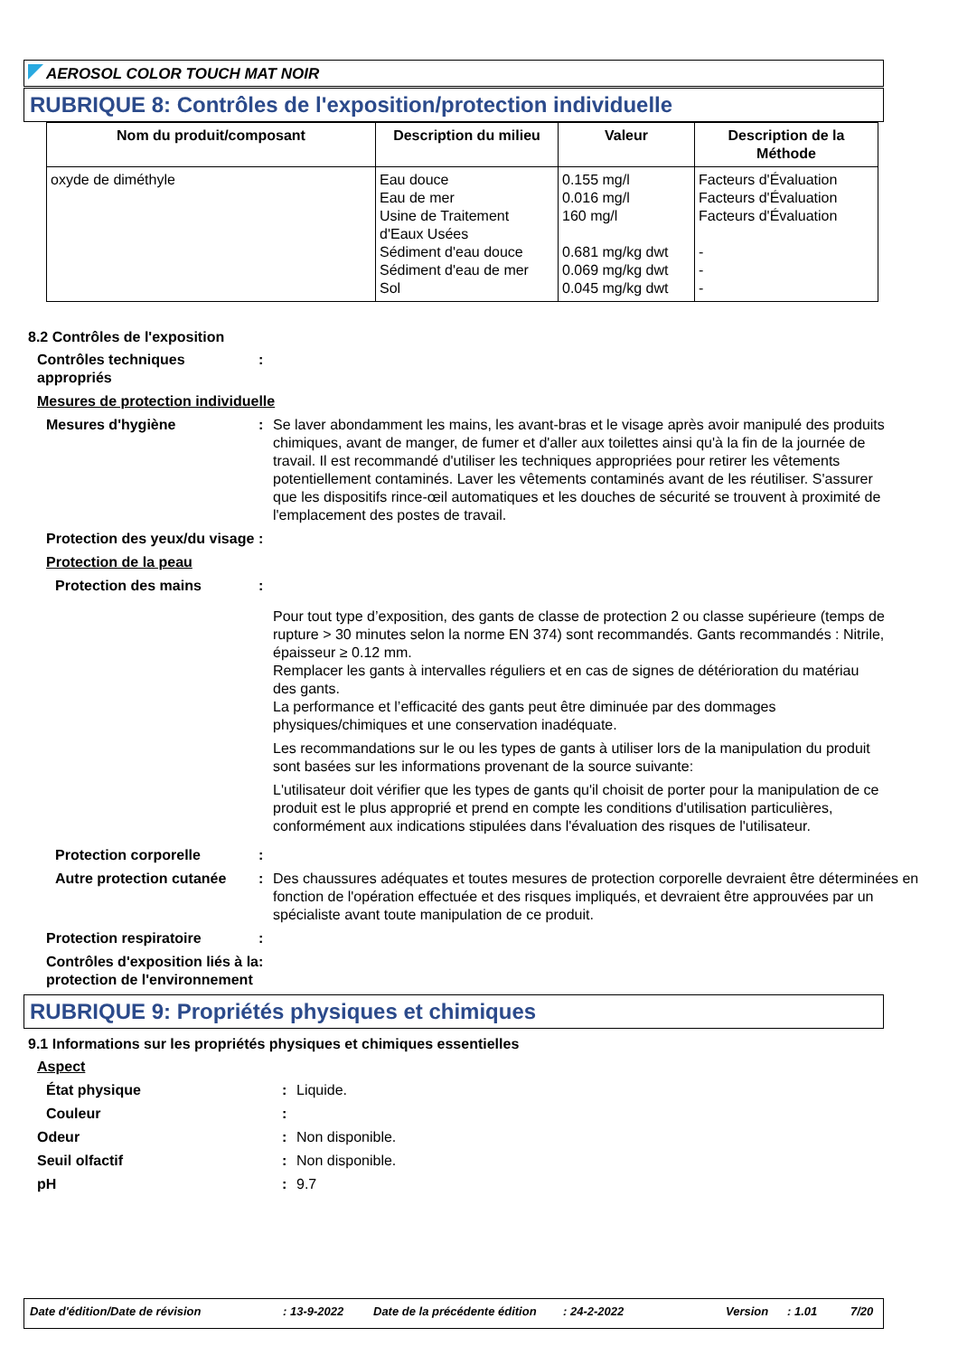AEROSOL COLOR TOUCH MAT NOIR
RUBRIQUE 8: Contrôles de l'exposition/protection individuelle
| Nom du produit/composant | Description du milieu | Valeur | Description de la Méthode |
| --- | --- | --- | --- |
| oxyde de diméthyle | Eau douce Eau de mer Usine de Traitement d'Eaux Usées Sédiment d'eau douce Sédiment d'eau de mer Sol | 0.155 mg/l 0.016 mg/l 160 mg/l 0.681 mg/kg dwt 0.069 mg/kg dwt 0.045 mg/kg dwt | Facteurs d'Évaluation Facteurs d'Évaluation Facteurs d'Évaluation - - - |
8.2 Contrôles de l'exposition
Contrôles techniques appropriés
:
Mesures de protection individuelle
Mesures d'hygiène : Se laver abondamment les mains, les avant-bras et le visage après avoir manipulé des produits chimiques, avant de manger, de fumer et d'aller aux toilettes ainsi qu'à la fin de la journée de travail. Il est recommandé d'utiliser les techniques appropriées pour retirer les vêtements potentiellement contaminés. Laver les vêtements contaminés avant de les réutiliser. S'assurer que les dispositifs rince-œil automatiques et les douches de sécurité se trouvent à proximité de l'emplacement des postes de travail.
Protection des yeux/du visage :
Protection de la peau
Protection des mains :
Pour tout type d’exposition, des gants de classe de protection 2 ou classe supérieure (temps de rupture > 30 minutes selon la norme EN 374) sont recommandés. Gants recommandés : Nitrile, épaisseur ≥ 0.12 mm.
Remplacer les gants à intervalles réguliers et en cas de signes de détérioration du matériau des gants.
La performance et l’efficacité des gants peut être diminuée par des dommages physiques/chimiques et une conservation inadéquate.
Les recommandations sur le ou les types de gants à utiliser lors de la manipulation du produit sont basées sur les informations provenant de la source suivante:
L'utilisateur doit vérifier que les types de gants qu'il choisit de porter pour la manipulation de ce produit est le plus approprié et prend en compte les conditions d'utilisation particulières, conformément aux indications stipulées dans l'évaluation des risques de l'utilisateur.
Protection corporelle :
Autre protection cutanée : Des chaussures adéquates et toutes mesures de protection corporelle devraient être déterminées en fonction de l'opération effectuée et des risques impliqués, et devraient être approuvées par un spécialiste avant toute manipulation de ce produit.
Protection respiratoire :
Contrôles d'exposition liés à la protection de l'environnement
:
RUBRIQUE 9: Propriétés physiques et chimiques
9.1 Informations sur les propriétés physiques et chimiques essentielles
Aspect
État physique : Liquide.
Couleur :
Odeur : Non disponible.
Seuil olfactif : Non disponible.
pH : 9.7
Date d'édition/Date de révision: 13-9-2022 Date de la précédente édition: 24-2-2022 Version: 1.01 7/20